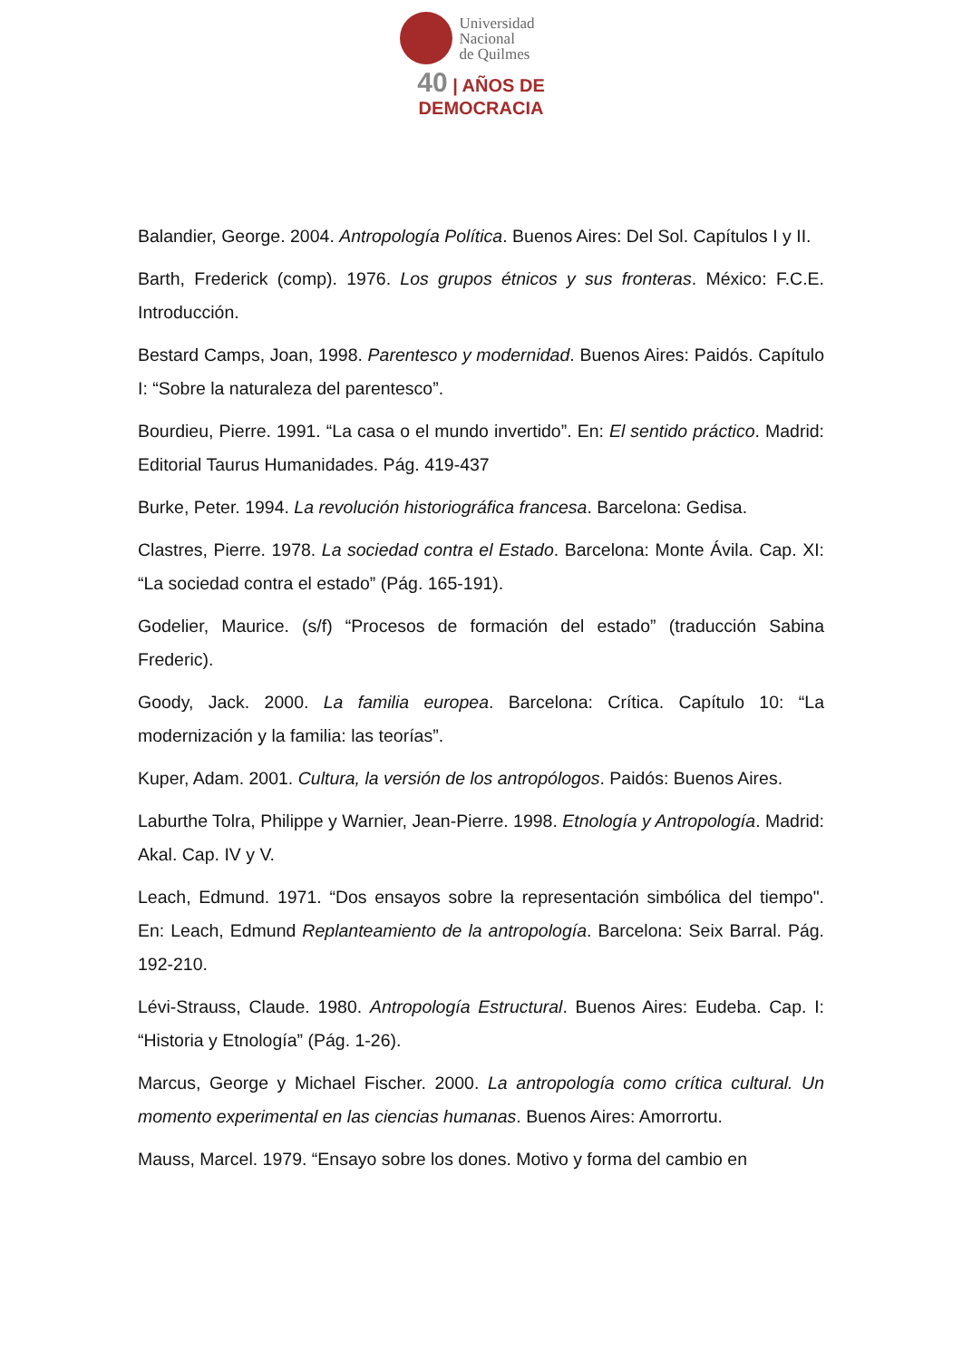Universidad
Nacional
de Quilmes
40 | AÑOS DE DEMOCRACIA
Balandier, George. 2004. Antropología Política. Buenos Aires: Del Sol. Capítulos I y II.
Barth, Frederick (comp). 1976. Los grupos étnicos y sus fronteras. México: F.C.E. Introducción.
Bestard Camps, Joan, 1998. Parentesco y modernidad. Buenos Aires: Paidós. Capítulo I: “Sobre la naturaleza del parentesco”.
Bourdieu, Pierre. 1991. “La casa o el mundo invertido”. En: El sentido práctico. Madrid: Editorial Taurus Humanidades. Pág. 419-437
Burke, Peter. 1994. La revolución historiográfica francesa. Barcelona: Gedisa.
Clastres, Pierre. 1978. La sociedad contra el Estado. Barcelona: Monte Ávila. Cap. XI: “La sociedad contra el estado” (Pág. 165-191).
Godelier, Maurice. (s/f) “Procesos de formación del estado” (traducción Sabina Frederic).
Goody, Jack. 2000. La familia europea. Barcelona: Crítica. Capítulo 10: “La modernización y la familia: las teorías”.
Kuper, Adam. 2001. Cultura, la versión de los antropólogos. Paidós: Buenos Aires.
Laburthe Tolra, Philippe y Warnier, Jean-Pierre. 1998. Etnología y Antropología. Madrid: Akal. Cap. IV y V.
Leach, Edmund. 1971. “Dos ensayos sobre la representación simbólica del tiempo". En: Leach, Edmund Replanteamiento de la antropología. Barcelona: Seix Barral. Pág. 192-210.
Lévi-Strauss, Claude. 1980. Antropología Estructural. Buenos Aires: Eudeba. Cap. I: “Historia y Etnología” (Pág. 1-26).
Marcus, George y Michael Fischer. 2000. La antropología como crítica cultural. Un momento experimental en las ciencias humanas. Buenos Aires: Amorrortu.
Mauss, Marcel. 1979. “Ensayo sobre los dones. Motivo y forma del cambio en